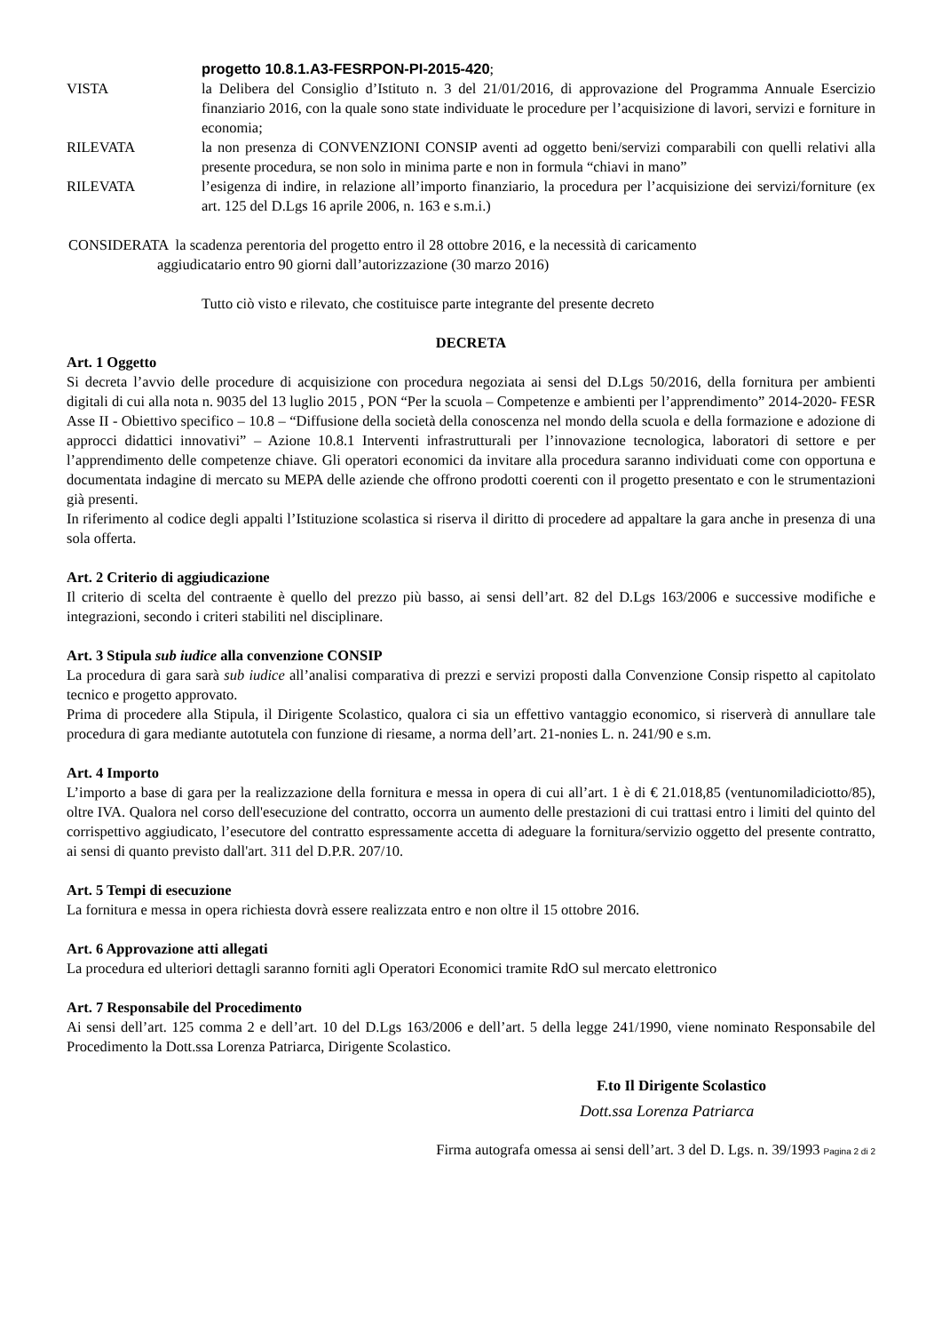progetto 10.8.1.A3-FESRPON-PI-2015-420;
VISTA la Delibera del Consiglio d’Istituto n. 3 del 21/01/2016, di approvazione del Programma Annuale Esercizio finanziario 2016, con la quale sono state individuate le procedure per l’acquisizione di lavori, servizi e forniture in economia;
RILEVATA la non presenza di CONVENZIONI CONSIP aventi ad oggetto beni/servizi comparabili con quelli relativi alla presente procedura, se non solo in minima parte e non in formula “chiavi in mano”
RILEVATA l’esigenza di indire, in relazione all’importo finanziario, la procedura per l’acquisizione dei servizi/forniture (ex art. 125 del D.Lgs 16 aprile 2006, n. 163 e s.m.i.)
CONSIDERATA la scadenza perentoria del progetto entro il 28 ottobre 2016, e la necessità di caricamento
aggiudicatario entro 90 giorni dall’autorizzazione (30 marzo 2016)
Tutto ciò visto e rilevato, che costituisce parte integrante del presente decreto
DECRETA
Art. 1 Oggetto
Si decreta l’avvio delle procedure di acquisizione con procedura negoziata ai sensi del D.Lgs 50/2016, della fornitura per ambienti digitali di cui alla nota n. 9035 del 13 luglio 2015 , PON “Per la scuola – Competenze e ambienti per l’apprendimento” 2014-2020- FESR Asse II - Obiettivo specifico – 10.8 – “Diffusione della società della conoscenza nel mondo della scuola e della formazione e adozione di approcci didattici innovativi” – Azione 10.8.1 Interventi infrastrutturali per l’innovazione tecnologica, laboratori di settore e per l’apprendimento delle competenze chiave. Gli operatori economici da invitare alla procedura saranno individuati come con opportuna e documentata indagine di mercato su MEPA delle aziende che offrono prodotti coerenti con il progetto presentato e con le strumentazioni già presenti.
In riferimento al codice degli appalti l’Istituzione scolastica si riserva il diritto di procedere ad appaltare la gara anche in presenza di una sola offerta.
Art. 2 Criterio di aggiudicazione
Il criterio di scelta del contraente è quello del prezzo più basso, ai sensi dell’art. 82 del D.Lgs 163/2006 e successive modifiche e integrazioni, secondo i criteri stabiliti nel disciplinare.
Art. 3 Stipula sub iudice alla convenzione CONSIP
La procedura di gara sarà sub iudice all’analisi comparativa di prezzi e servizi proposti dalla Convenzione Consip rispetto al capitolato tecnico e progetto approvato.
Prima di procedere alla Stipula, il Dirigente Scolastico, qualora ci sia un effettivo vantaggio economico, si riserverà di annullare tale procedura di gara mediante autotutela con funzione di riesame, a norma dell’art. 21-nonies L. n. 241/90 e s.m.
Art. 4 Importo
L’importo a base di gara per la realizzazione della fornitura e messa in opera di cui all’art. 1 è di € 21.018,85 (ventunomiladiciotto/85), oltre IVA. Qualora nel corso dell'esecuzione del contratto, occorra un aumento delle prestazioni di cui trattasi entro i limiti del quinto del corrispettivo aggiudicato, l’esecutore del contratto espressamente accetta di adeguare la fornitura/servizio oggetto del presente contratto, ai sensi di quanto previsto dall'art. 311 del D.P.R. 207/10.
Art. 5 Tempi di esecuzione
La fornitura e messa in opera richiesta dovrà essere realizzata entro e non oltre il 15 ottobre 2016.
Art. 6 Approvazione atti allegati
La procedura ed ulteriori dettagli saranno forniti agli Operatori Economici tramite RdO sul mercato elettronico
Art. 7 Responsabile del Procedimento
Ai sensi dell’art. 125 comma 2 e dell’art. 10 del D.Lgs 163/2006 e dell’art. 5 della legge 241/1990, viene nominato Responsabile del Procedimento la Dott.ssa Lorenza Patriarca, Dirigente Scolastico.
F.to Il Dirigente Scolastico
Dott.ssa Lorenza Patriarca
Firma autografa omessa ai sensi dell’art. 3 del D. Lgs. n. 39/1993 Pagina 2 di 2